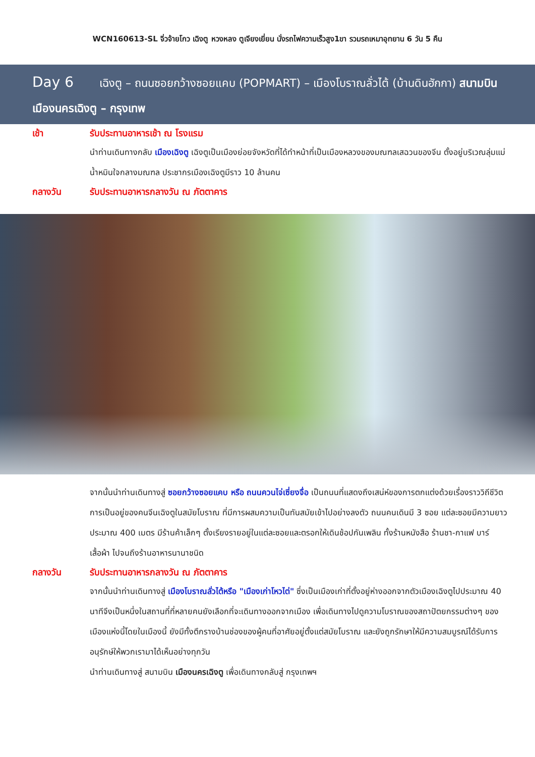WCN160613-SL จิ่วจ้ายโกว เฉิงตู หวงหลง ตูเจียงเยี่ยน นั่งรถไฟความเร็วสูง1ขา รวมรถเหมาอุทยาน 6 วัน 5 คืน
Day 6 เฉิงตู – ถนนซอยกว้างซอยแคบ (POPMART) – เมืองโบราณลั่วไต้ (บ้านดินฮักกา) สนามบินเมืองนครเฉิงตู – กรุงเทพ
เช้า
รับประทานอาหารเช้า ณ โรงแรม
นำท่านเดินทางกลับ เมืองเฉิงตู เฉิงตูเป็นเมืองย่อยจังหวัดที่ได้ทำหน้าที่เป็นเมืองหลวงของมณฑลเสฉวนของจีน ตั้งอยู่บริเวณลุ่มแม่น้ำหมินใจกลางมณฑล ประชากรเมืองเฉิงตูมีราว 10 ล้านคน
กลางวัน
รับประทานอาหารกลางวัน ณ ภัตตาคาร
จากนั้นนำท่านเดินทางสู่ ซอยกว้างซอยแคบ หรือ ถนนควนไจ่เซี่ยงจื่อ เป็นถนนที่แสดงถึงเสน่ห์ของการตกแต่งด้วยเรื่องราววิถีชีวิตการเป็นอยู่ของคนจีนเฉิงตูในสมัยโบราณ ที่มีการผสมความเป็นทันสมัยเข้าไปอย่างลงตัว ถนนคนเดินมี 3 ซอย แต่ละซอยมีความยาวประมาณ 400 เมตร มีร้านค้าเล็กๆ ตั้งเรียงรายอยู่ในแต่ละซอยและตรอกให้เดินช้อปกันเพลิน ทั้งร้านหนังสือ ร้านชา-กาแฟ บาร์ เสื้อผ้า ไปจนถึงร้านอาหารนานาชนิด
กลางวัน
รับประทานอาหารกลางวัน ณ ภัตตาคาร
จากนั้นนำท่านเดินทางสู่ เมืองโบราณลั่วไต้หรือ "เมืองเก่าโหวไต่" ซึ่งเป็นเมืองเก่าที่ตั้งอยู่ห่างออกจากตัวเมืองเฉิงตูไปประมาณ 40 นาทีจึงเป็นหนึ่งในสถานที่ที่หลายคนยังเลือกที่จะเดินทางออกจากเมือง เพื่อเดินทางไปดูความโบราณของสถาปัตยกรรมต่างๆ ของเมืองแห่งนี้โดยในเมืองนี้ ยังมีทั้งตึกรางบ้านช่องของผู้คนที่อาศัยอยู่ตั้งแต่สมัยโบราณ และยังถูกรักษาให้มีความสมบูรณ์ได้รับการอนุรักษ์ให้พวกเรามาได้เห็นอย่างทุกวัน
นำท่านเดินทางสู่ สนามบิน เมืองนครเฉิงตู เพื่อเดินทางกลับสู่ กรุงเทพฯ